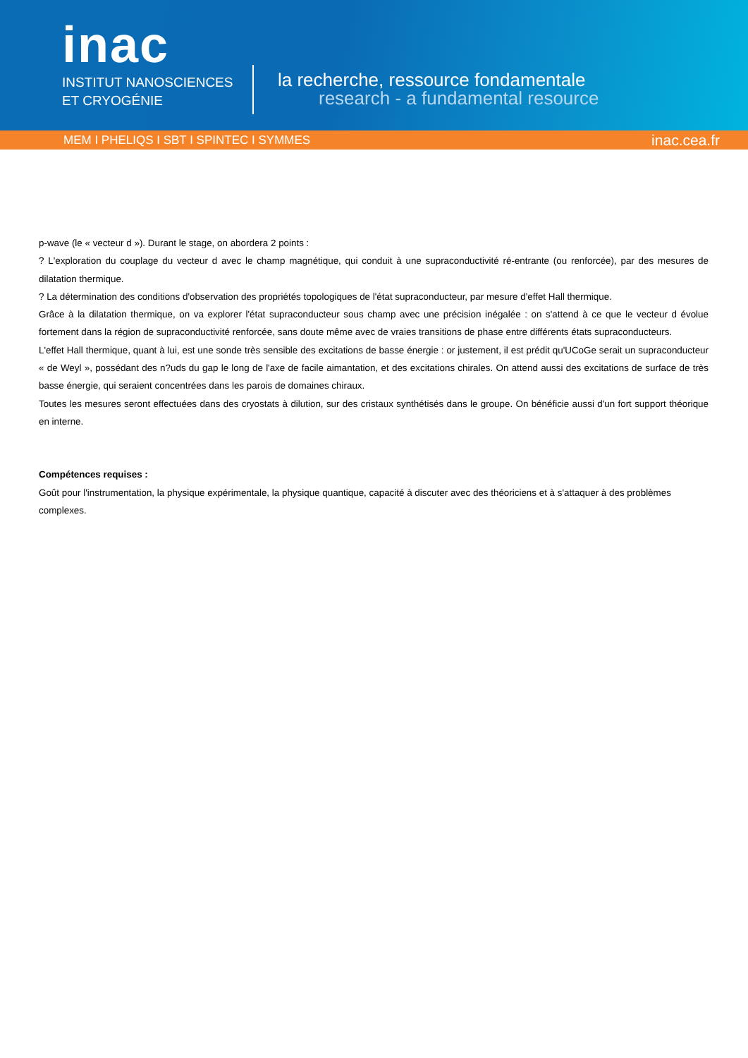inac
INSTITUT NANOSCIENCES
ET CRYOGÉNIE
la recherche, ressource fondamentale
research - a fundamental resource
MEM I PHELIQS I SBT I SPINTEC I SYMMES inac.cea.fr
p-wave (le « vecteur d »). Durant le stage, on abordera 2 points :
? L'exploration du couplage du vecteur d avec le champ magnétique, qui conduit à une supraconductivité ré-entrante (ou renforcée), par des mesures de dilatation thermique.
? La détermination des conditions d'observation des propriétés topologiques de l'état supraconducteur, par mesure d'effet Hall thermique.
Grâce à la dilatation thermique, on va explorer l'état supraconducteur sous champ avec une précision inégalée : on s'attend à ce que le vecteur d évolue fortement dans la région de supraconductivité renforcée, sans doute même avec de vraies transitions de phase entre différents états supraconducteurs.
L'effet Hall thermique, quant à lui, est une sonde très sensible des excitations de basse énergie : or justement, il est prédit qu'UCoGe serait un supraconducteur « de Weyl », possédant des n?uds du gap le long de l'axe de facile aimantation, et des excitations chirales. On attend aussi des excitations de surface de très basse énergie, qui seraient concentrées dans les parois de domaines chiraux.
Toutes les mesures seront effectuées dans des cryostats à dilution, sur des cristaux synthétisés dans le groupe. On bénéficie aussi d'un fort support théorique en interne.
Compétences requises :
Goût pour l'instrumentation, la physique expérimentale, la physique quantique, capacité à discuter avec des théoriciens et à s'attaquer à des problèmes complexes.